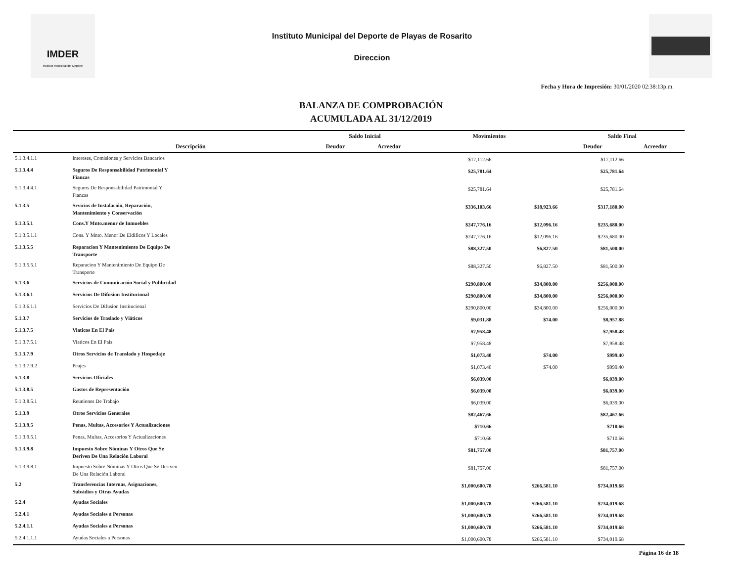IMDER
Instituto Municipal del Deporte
Instituto Municipal del Deporte de Playas de Rosarito
Direccion
Fecha y Hora de Impresión: 30/01/2020 02:38:13p.m.
BALANZA DE COMPROBACIÓN
ACUMULADA AL 31/12/2019
| | | Saldo Inicial | | Movimientos | | Saldo Final | |
| --- | --- | --- | --- | --- | --- | --- | --- |
| | Descripción | Deudor | Acreedor | | | Deudor | Acreedor |
| 5.1.3.4.1.1 | Intereses, Comisiones y Servicios Bancarios | | | $17,112.66 | | $17,112.66 | |
| 5.1.3.4.4 | Seguros De Responsabilidad Patrimonial Y Fianzas | | | $25,781.64 | | $25,781.64 | |
| 5.1.3.4.4.1 | Seguros De Responsabilidad Patrimonial Y Fianzas | | | $25,781.64 | | $25,781.64 | |
| 5.1.3.5 | Srvicios de Instalación, Reparación, Mantenimiento y Conservación | | | $336,103.66 | $18,923.66 | $317,180.00 | |
| 5.1.3.5.1 | Cons.Y Mnto.menor de Inmuebles | | | $247,776.16 | $12,096.16 | $235,680.00 | |
| 5.1.3.5.1.1 | Cons. Y Mnto. Menor De Eidificos Y Locales | | | $247,776.16 | $12,096.16 | $235,680.00 | |
| 5.1.3.5.5 | Reparacion Y Mantenimiento De Equipo De Transporte | | | $88,327.50 | $6,827.50 | $81,500.00 | |
| 5.1.3.5.5.1 | Reparacion Y Mantenimiento De Equipo De Transporte | | | $88,327.50 | $6,827.50 | $81,500.00 | |
| 5.1.3.6 | Servicios de Comunicación Social y Publicidad | | | $290,800.00 | $34,800.00 | $256,000.00 | |
| 5.1.3.6.1 | Servicios De Difusion Institucional | | | $290,800.00 | $34,800.00 | $256,000.00 | |
| 5.1.3.6.1.1 | Servicios De Difusion Institucional | | | $290,800.00 | $34,800.00 | $256,000.00 | |
| 5.1.3.7 | Servicios de Traslado y Viáticos | | | $9,031.88 | $74.00 | $8,957.88 | |
| 5.1.3.7.5 | Viaticos En El Pais | | | $7,958.48 | | $7,958.48 | |
| 5.1.3.7.5.1 | Viaticos En El Pais | | | $7,958.48 | | $7,958.48 | |
| 5.1.3.7.9 | Otros Servicios de Translado y Hospedaje | | | $1,073.40 | $74.00 | $999.40 | |
| 5.1.3.7.9.2 | Peajes | | | $1,073.40 | $74.00 | $999.40 | |
| 5.1.3.8 | Servicios Oficiales | | | $6,039.00 | | $6,039.00 | |
| 5.1.3.8.5 | Gastos de Representación | | | $6,039.00 | | $6,039.00 | |
| 5.1.3.8.5.1 | Reuniones De Trabajo | | | $6,039.00 | | $6,039.00 | |
| 5.1.3.9 | Otros Servicios Generales | | | $82,467.66 | | $82,467.66 | |
| 5.1.3.9.5 | Penas, Multas, Accesorios Y Actualizaciones | | | $710.66 | | $710.66 | |
| 5.1.3.9.5.1 | Penas, Multas, Accesorios Y Actualizaciones | | | $710.66 | | $710.66 | |
| 5.1.3.9.8 | Impuesto Sobre Nóminas Y Otros Que Se Deriven De Una Relación Laboral | | | $81,757.00 | | $81,757.00 | |
| 5.1.3.9.8.1 | Impuesto Sobre Nóminas Y Otros Que Se Deriven De Una Relación Laboral | | | $81,757.00 | | $81,757.00 | |
| 5.2 | Transferencias Internas, Asignaciones, Subsidios y Otras Ayudas | | | $1,000,600.78 | $266,581.10 | $734,019.68 | |
| 5.2.4 | Ayudas Sociales | | | $1,000,600.78 | $266,581.10 | $734,019.68 | |
| 5.2.4.1 | Ayudas Sociales a Personas | | | $1,000,600.78 | $266,581.10 | $734,019.68 | |
| 5.2.4.1.1 | Ayudas Sociales a Personas | | | $1,000,600.78 | $266,581.10 | $734,019.68 | |
| 5.2.4.1.1.1 | Ayudas Sociales a Personas | | | $1,000,600.78 | $266,581.10 | $734,019.68 | |
Página 16 de 18